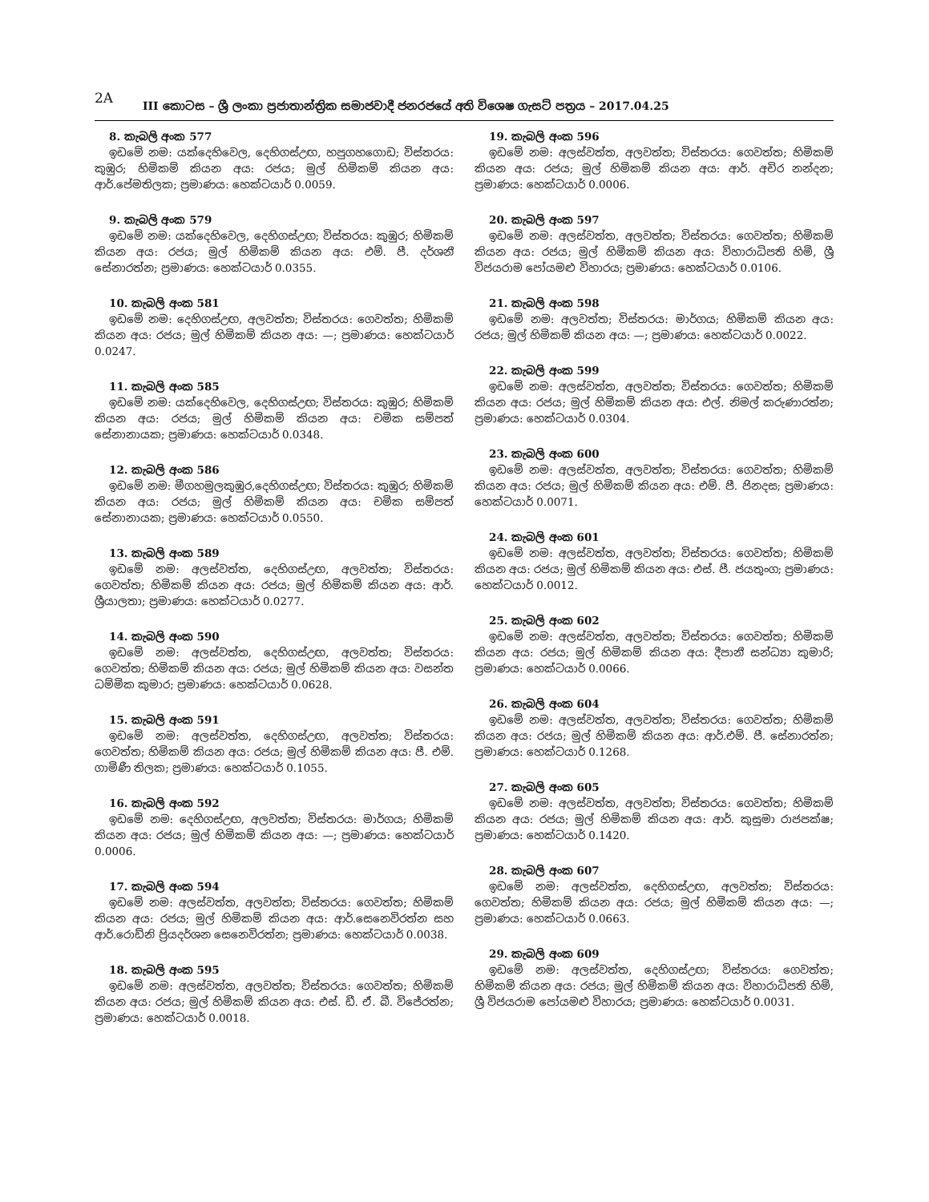2A
III කොටස – ශ්‍රී ලංකා ප්‍රජාතාන්ත්‍රික සමාජවාදී ජනරජයේ අති විශෙෂ ගැසට් පත්‍රය – 2017.04.25
8. කැබලි අංක 577
ඉඩමේ නම: යක්දෙහිවෙල, දෙහිගස්උඟ, හපුගහගොඩ; විස්තරය: කුඹුර; හිමිකම් කියන අය: රජය; මුල් හිමිකම් කියන අය: ආර්.පේමතිලක; ප්‍රමාණය: හෙක්ටයාර් 0.0059.
9. කැබලි අංක 579
ඉඩමේ නම: යක්දෙහිවෙල, දෙහිගස්උඟ; විස්තරය: කුඹුර; හිමිකම් කියන අය: රජය; මුල් හිමිකම් කියන අය: එම්. පී. දර්ශනී සේනාරත්න; ප්‍රමාණය: හෙක්ටයාර් 0.0355.
10. කැබලි අංක 581
ඉඩමේ නම: දෙහිගස්උඟ, අලවත්ත; විස්තරය: ගෙවත්ත; හිමිකම් කියන අය: රජය; මුල් හිමිකම් කියන අය: —; ප්‍රමාණය: හෙක්ටයාර් 0.0247.
11. කැබලි අංක 585
ඉඩමේ නම: යක්දෙහිවෙල, දෙහිගස්උඟ; විස්තරය: කුඹුර; හිමිකම් කියන අය: රජය; මුල් හිමිකම් කියන අය: චමික සම්පත් සේනානායක; ප්‍රමාණය: හෙක්ටයාර් 0.0348.
12. කැබලි අංක 586
ඉඩමේ නම: මීගහමුලකුඹුර,දෙහිගස්උඟ; විස්තරය: කුඹුර; හිමිකම් කියන අය: රජය; මුල් හිමිකම් කියන අය: චමික සම්පත් සේනානායක; ප්‍රමාණය: හෙක්ටයාර් 0.0550.
13. කැබලි අංක 589
ඉඩමේ නම: අලස්වත්ත, දෙහිගස්උඟ, අලවත්ත; විස්තරය: ගෙවත්ත; හිමිකම් කියන අය: රජය; මුල් හිමිකම් කියන අය: ආර්. ශ්‍රීයාලතා; ප්‍රමාණය: හෙක්ටයාර් 0.0277.
14. කැබලි අංක 590
ඉඩමේ නම: අලස්වත්ත, දෙහිගස්උඟ, අලවත්ත; විස්තරය: ගෙවත්ත; හිමිකම් කියන අය: රජය; මුල් හිමිකම් කියන අය: වසන්ත ධම්මික කුමාර; ප්‍රමාණය: හෙක්ටයාර් 0.0628.
15. කැබලි අංක 591
ඉඩමේ නම: අලස්වත්ත, දෙහිගස්උඟ, අලවත්ත; විස්තරය: ගෙවත්ත; හිමිකම් කියන අය: රජය; මුල් හිමිකම් කියන අය: පී. එම්. ගාමිණී තිලක; ප්‍රමාණය: හෙක්ටයාර් 0.1055.
16. කැබලි අංක 592
ඉඩමේ නම: දෙහිගස්උඟ, අලවත්ත; විස්තරය: මාර්ගය; හිමිකම් කියන අය: රජය; මුල් හිමිකම් කියන අය: —; ප්‍රමාණය: හෙක්ටයාර් 0.0006.
17. කැබලි අංක 594
ඉඩමේ නම: අලස්වත්ත, අලවත්ත; විස්තරය: ගෙවත්ත; හිමිකම් කියන අය: රජය; මුල් හිමිකම් කියන අය: ආර්.සෙනෙවිරත්න සහ ආර්.රොඩ්නි ප්‍රියදර්ශන සෙනෙවිරත්න; ප්‍රමාණය: හෙක්ටයාර් 0.0038.
18. කැබලි අංක 595
ඉඩමේ නම: අලස්වත්ත, අලවත්ත; විස්තරය: ගෙවත්ත; හිමිකම් කියන අය: රජය; මුල් හිමිකම් කියන අය: එස්. ඩී. ඒ. බී. විජේරත්න; ප්‍රමාණය: හෙක්ටයාර් 0.0018.
19. කැබලි අංක 596
ඉඩමේ නම: අලස්වත්ත, අලවත්ත; විස්තරය: ගෙවත්ත; හිමිකම් කියන අය: රජය; මුල් හිමිකම් කියන අය: ආර්. අචිර නන්දන; ප්‍රමාණය: හෙක්ටයාර් 0.0006.
20. කැබලි අංක 597
ඉඩමේ නම: අලස්වත්ත, අලවත්ත; විස්තරය: ගෙවත්ත; හිමිකම් කියන අය: රජය; මුල් හිමිකම් කියන අය: විහාරාධිපති හිමි, ශ්‍රී විජයරාම පෝයමළු විහාරය; ප්‍රමාණය: හෙක්ටයාර් 0.0106.
21. කැබලි අංක 598
ඉඩමේ නම: අලවත්ත; විස්තරය: මාර්ගය; හිමිකම් කියන අය: රජය; මුල් හිමිකම් කියන අය: —; ප්‍රමාණය: හෙක්ටයාර් 0.0022.
22. කැබලි අංක 599
ඉඩමේ නම: අලස්වත්ත, අලවත්ත; විස්තරය: ගෙවත්ත; හිමිකම් කියන අය: රජය; මුල් හිමිකම් කියන අය: එල්. නිමල් කරුණාරත්න; ප්‍රමාණය: හෙක්ටයාර් 0.0304.
23. කැබලි අංක 600
ඉඩමේ නම: අලස්වත්ත, අලවත්ත; විස්තරය: ගෙවත්ත; හිමිකම් කියන අය: රජය; මුල් හිමිකම් කියන අය: එම්. පී. ජිනදස; ප්‍රමාණය: හෙක්ටයාර් 0.0071.
24. කැබලි අංක 601
ඉඩමේ නම: අලස්වත්ත, අලවත්ත; විස්තරය: ගෙවත්ත; හිමිකම් කියන අය: රජය; මුල් හිමිකම් කියන අය: එස්. පී. ජයතුංග; ප්‍රමාණය: හෙක්ටයාර් 0.0012.
25. කැබලි අංක 602
ඉඩමේ නම: අලස්වත්ත, අලවත්ත; විස්තරය: ගෙවත්ත; හිමිකම් කියන අය: රජය; මුල් හිමිකම් කියන අය: දීපානී සන්ධ්‍යා කුමාරි; ප්‍රමාණය: හෙක්ටයාර් 0.0066.
26. කැබලි අංක 604
ඉඩමේ නම: අලස්වත්ත, අලවත්ත; විස්තරය: ගෙවත්ත; හිමිකම් කියන අය: රජය; මුල් හිමිකම් කියන අය: ආර්.එම්. පී. සේනාරත්න; ප්‍රමාණය: හෙක්ටයාර් 0.1268.
27. කැබලි අංක 605
ඉඩමේ නම: අලස්වත්ත, අලවත්ත; විස්තරය: ගෙවත්ත; හිමිකම් කියන අය: රජය; මුල් හිමිකම් කියන අය: ආර්. කුසුමා රාජපක්ෂ; ප්‍රමාණය: හෙක්ටයාර් 0.1420.
28. කැබලි අංක 607
ඉඩමේ නම: අලස්වත්ත, දෙහිගස්උඟ, අලවත්ත; විස්තරය: ගෙවත්ත; හිමිකම් කියන අය: රජය; මුල් හිමිකම් කියන අය: —; ප්‍රමාණය: හෙක්ටයාර් 0.0663.
29. කැබලි අංක 609
ඉඩමේ නම: අලස්වත්ත, දෙහිගස්උඟ; විස්තරය: ගෙවත්ත; හිමිකම් කියන අය: රජය; මුල් හිමිකම් කියන අය: විහාරාධිපති හිමි, ශ්‍රී විජයරාම පෝයමළු විහාරය; ප්‍රමාණය: හෙක්ටයාර් 0.0031.